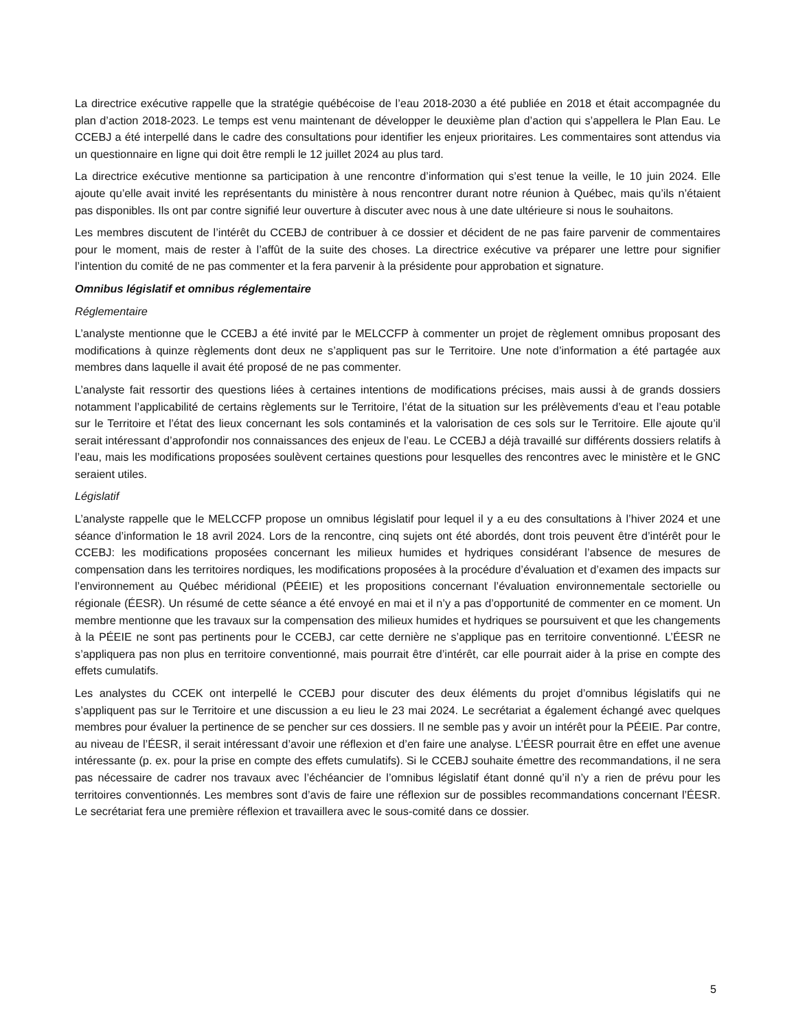La directrice exécutive rappelle que la stratégie québécoise de l’eau 2018-2030 a été publiée en 2018 et était accompagnée du plan d’action 2018-2023. Le temps est venu maintenant de développer le deuxième plan d’action qui s’appellera le Plan Eau. Le CCEBJ a été interpellé dans le cadre des consultations pour identifier les enjeux prioritaires. Les commentaires sont attendus via un questionnaire en ligne qui doit être rempli le 12 juillet 2024 au plus tard.
La directrice exécutive mentionne sa participation à une rencontre d’information qui s’est tenue la veille, le 10 juin 2024. Elle ajoute qu’elle avait invité les représentants du ministère à nous rencontrer durant notre réunion à Québec, mais qu’ils n’étaient pas disponibles. Ils ont par contre signifié leur ouverture à discuter avec nous à une date ultérieure si nous le souhaitons.
Les membres discutent de l’intérêt du CCEBJ de contribuer à ce dossier et décident de ne pas faire parvenir de commentaires pour le moment, mais de rester à l’affût de la suite des choses. La directrice exécutive va préparer une lettre pour signifier l’intention du comité de ne pas commenter et la fera parvenir à la présidente pour approbation et signature.
Omnibus législatif et omnibus réglementaire
Réglementaire
L’analyste mentionne que le CCEBJ a été invité par le MELCCFP à commenter un projet de règlement omnibus proposant des modifications à quinze règlements dont deux ne s’appliquent pas sur le Territoire. Une note d’information a été partagée aux membres dans laquelle il avait été proposé de ne pas commenter.
L’analyste fait ressortir des questions liées à certaines intentions de modifications précises, mais aussi à de grands dossiers notamment l’applicabilité de certains règlements sur le Territoire, l’état de la situation sur les prélèvements d’eau et l’eau potable sur le Territoire et l’état des lieux concernant les sols contaminés et la valorisation de ces sols sur le Territoire. Elle ajoute qu’il serait intéressant d’approfondir nos connaissances des enjeux de l’eau. Le CCEBJ a déjà travaillé sur différents dossiers relatifs à l’eau, mais les modifications proposées soulèvent certaines questions pour lesquelles des rencontres avec le ministère et le GNC seraient utiles.
Législatif
L’analyste rappelle que le MELCCFP propose un omnibus législatif pour lequel il y a eu des consultations à l’hiver 2024 et une séance d’information le 18 avril 2024. Lors de la rencontre, cinq sujets ont été abordés, dont trois peuvent être d’intérêt pour le CCEBJ: les modifications proposées concernant les milieux humides et hydriques considérant l’absence de mesures de compensation dans les territoires nordiques, les modifications proposées à la procédure d’évaluation et d’examen des impacts sur l’environnement au Québec méridional (PÉEIE) et les propositions concernant l’évaluation environnementale sectorielle ou régionale (ÉESR). Un résumé de cette séance a été envoyé en mai et il n’y a pas d’opportunité de commenter en ce moment. Un membre mentionne que les travaux sur la compensation des milieux humides et hydriques se poursuivent et que les changements à la PÉEIE ne sont pas pertinents pour le CCEBJ, car cette dernière ne s’applique pas en territoire conventionné. L’ÉESR ne s’appliquera pas non plus en territoire conventionné, mais pourrait être d’intérêt, car elle pourrait aider à la prise en compte des effets cumulatifs.
Les analystes du CCEK ont interpellé le CCEBJ pour discuter des deux éléments du projet d’omnibus législatifs qui ne s’appliquent pas sur le Territoire et une discussion a eu lieu le 23 mai 2024. Le secrétariat a également échangé avec quelques membres pour évaluer la pertinence de se pencher sur ces dossiers. Il ne semble pas y avoir un intérêt pour la PÉEIE. Par contre, au niveau de l’ÉESR, il serait intéressant d’avoir une réflexion et d’en faire une analyse. L’ÉESR pourrait être en effet une avenue intéressante (p. ex. pour la prise en compte des effets cumulatifs). Si le CCEBJ souhaite émettre des recommandations, il ne sera pas nécessaire de cadrer nos travaux avec l’échéancier de l’omnibus législatif étant donné qu’il n’y a rien de prévu pour les territoires conventionnés. Les membres sont d’avis de faire une réflexion sur de possibles recommandations concernant l’ÉESR. Le secrétariat fera une première réflexion et travaillera avec le sous-comité dans ce dossier.
5